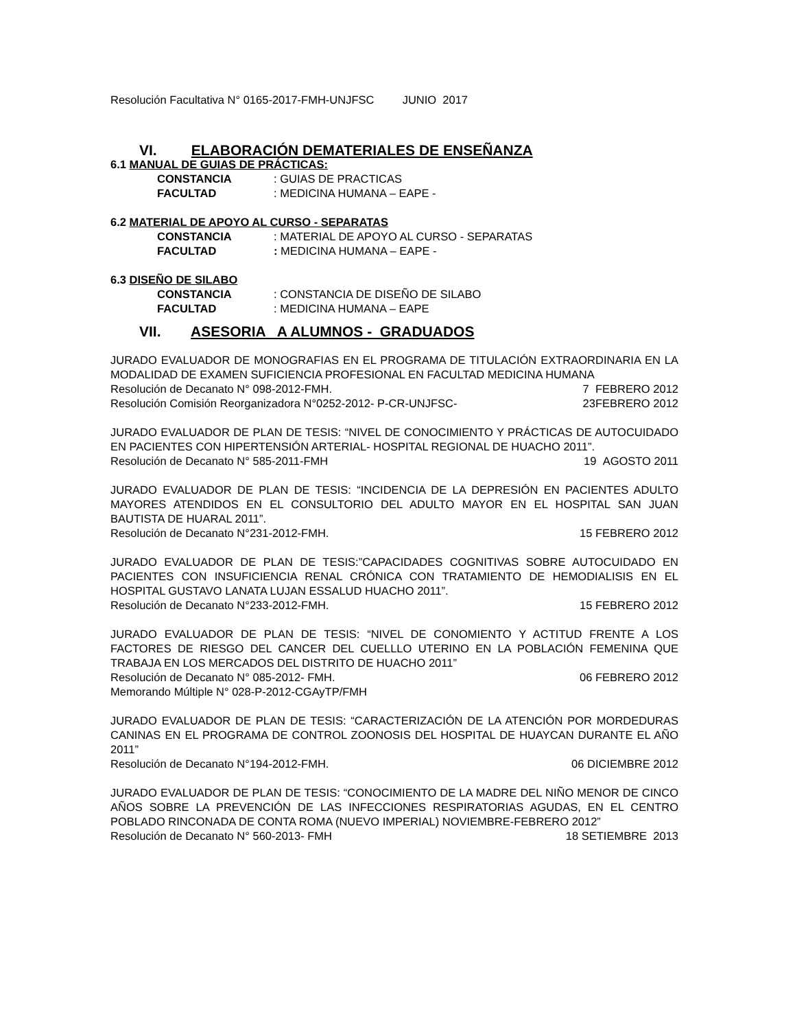Resolución Facultativa N° 0165-2017-FMH-UNJFSC JUNIO 2017
VI. ELABORACIÓN DEMATERIALES DE ENSEÑANZA
6.1 MANUAL DE GUIAS DE PRÁCTICAS:
CONSTANCIA : GUIAS DE PRACTICAS
FACULTAD : MEDICINA HUMANA – EAPE -
6.2 MATERIAL DE APOYO AL CURSO - SEPARATAS
CONSTANCIA : MATERIAL DE APOYO AL CURSO - SEPARATAS
FACULTAD : MEDICINA HUMANA – EAPE -
6.3 DISEÑO DE SILABO
CONSTANCIA : CONSTANCIA DE DISEÑO DE SILABO
FACULTAD : MEDICINA HUMANA – EAPE
VII. ASESORIA A ALUMNOS - GRADUADOS
JURADO EVALUADOR DE MONOGRAFIAS EN EL PROGRAMA DE TITULACIÓN EXTRAORDINARIA EN LA MODALIDAD DE EXAMEN SUFICIENCIA PROFESIONAL EN FACULTAD MEDICINA HUMANA
Resolución de Decanato N° 098-2012-FMH. 7 FEBRERO 2012
Resolución Comisión Reorganizadora N°0252-2012- P-CR-UNJFSC- 23FEBRERO 2012
JURADO EVALUADOR DE PLAN DE TESIS: “NIVEL DE CONOCIMIENTO Y PRÁCTICAS DE AUTOCUIDADO EN PACIENTES CON HIPERTENSIÓN ARTERIAL- HOSPITAL REGIONAL DE HUACHO 2011”.
Resolución de Decanato N° 585-2011-FMH 19 AGOSTO 2011
JURADO EVALUADOR DE PLAN DE TESIS: “INCIDENCIA DE LA DEPRESIÓN EN PACIENTES ADULTO MAYORES ATENDIDOS EN EL CONSULTORIO DEL ADULTO MAYOR EN EL HOSPITAL SAN JUAN BAUTISTA DE HUARAL 2011”.
Resolución de Decanato N°231-2012-FMH. 15 FEBRERO 2012
JURADO EVALUADOR DE PLAN DE TESIS:”CAPACIDADES COGNITIVAS SOBRE AUTOCUIDADO EN PACIENTES CON INSUFICIENCIA RENAL CRÓNICA CON TRATAMIENTO DE HEMODIALISIS EN EL HOSPITAL GUSTAVO LANATA LUJAN ESSALUD HUACHO 2011”.
Resolución de Decanato N°233-2012-FMH. 15 FEBRERO 2012
JURADO EVALUADOR DE PLAN DE TESIS: “NIVEL DE CONOMIENTO Y ACTITUD FRENTE A LOS FACTORES DE RIESGO DEL CANCER DEL CUELLLO UTERINO EN LA POBLACIÓN FEMENINA QUE TRABAJA EN LOS MERCADOS DEL DISTRITO DE HUACHO 2011”
Resolución de Decanato N° 085-2012- FMH. 06 FEBRERO 2012
Memorando Múltiple N° 028-P-2012-CGAyTP/FMH
JURADO EVALUADOR DE PLAN DE TESIS: “CARACTERIZACIÓN DE LA ATENCIÓN POR MORDEDURAS CANINAS EN EL PROGRAMA DE CONTROL ZOONOSIS DEL HOSPITAL DE HUAYCAN DURANTE EL AÑO 2011”
Resolución de Decanato N°194-2012-FMH. 06 DICIEMBRE 2012
JURADO EVALUADOR DE PLAN DE TESIS: “CONOCIMIENTO DE LA MADRE DEL NIÑO MENOR DE CINCO AÑOS SOBRE LA PREVENCIÓN DE LAS INFECCIONES RESPIRATORIAS AGUDAS, EN EL CENTRO POBLADO RINCONADA DE CONTA ROMA (NUEVO IMPERIAL) NOVIEMBRE-FEBRERO 2012”
Resolución de Decanato N° 560-2013- FMH 18 SETIEMBRE 2013